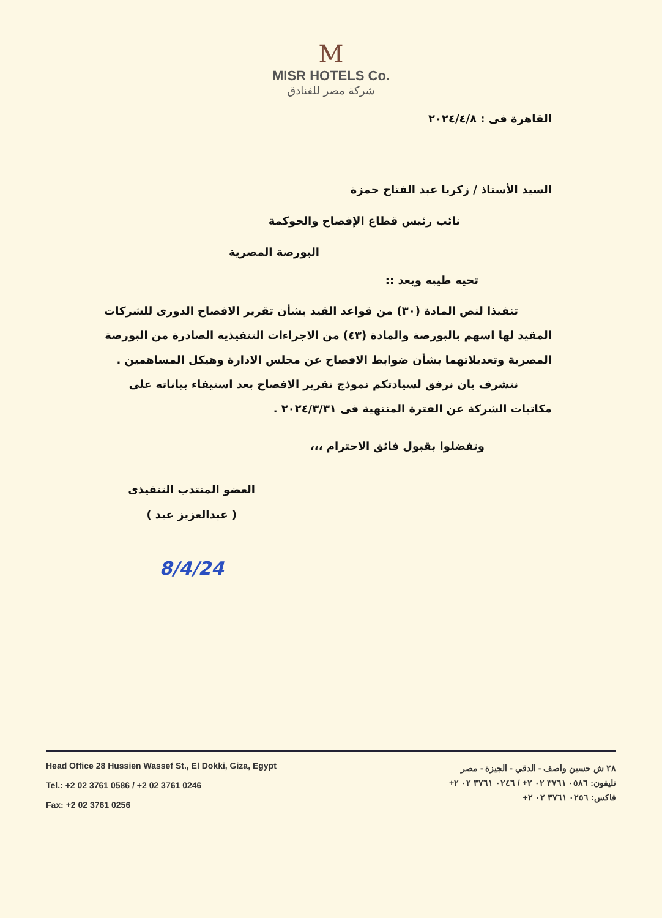M
MISR HOTELS Co.
شركة مصر للفنادق
القاهرة فى : ٢٠٢٤/٤/٨
السيد الأستاذ / زكريا عبد الفتاح حمزة
نائب رئيس قطاع الإفصاح والحوكمة
البورصة المصرية
تحيه طيبه وبعد ::
تنفيذا لنص المادة (٣٠) من قواعد القيد بشأن تقرير الافصاح الدورى للشركات المقيد لها اسهم بالبورصة والمادة (٤٣) من الاجراءات التنفيذية الصادرة من البورصة المصرية وتعديلاتهما بشأن ضوابط الافصاح عن مجلس الادارة وهيكل المساهمين .
نتشرف بان نرفق لسيادتكم نموذج تقرير الافصاح بعد استيفاء بياناته على مكاتبات الشركة عن الفترة المنتهية فى ٢٠٢٤/٣/٣١ .
وتفضلوا بقبول فائق الاحترام ،،،
العضو المنتدب التنفيذى
( عبدالعزيز عيد )
8/4/24
Head Office 28 Hussien Wassef St., El Dokki, Giza, Egypt
Tel.: +2 02 3761 0586 / +2 02 3761 0246
Fax: +2 02 3761 0256
٢٨ ش حسين واصف - الدقي - الجيزة - مصر
تليفون: ٠٥٨٦ ٣٧٦١ ٠٢ ٢+ / ٠٢٤٦ ٣٧٦١ ٠٢ ٢+
فاكس: ٠٢٥٦ ٣٧٦١ ٠٢ ٢+